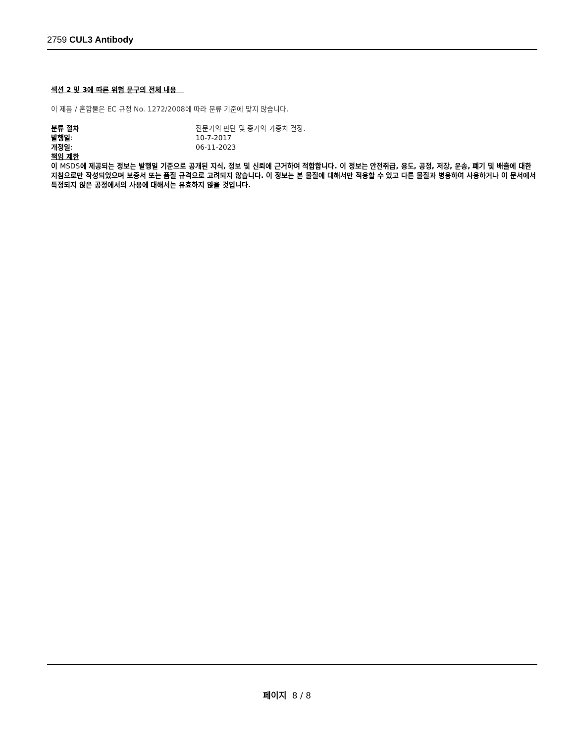2759 CUL3 Antibody
섹션 2 및 3에 따른 위험 문구의 전체 내용
이 제품 / 혼합물은 EC 규정 No. 1272/2008에 따라 분류 기준에 맞지 않습니다.
분류 절차 전문가의 판단 및 증거의 가중치 결정.
발행일: 10-7-2017
개정일: 06-11-2023
책임 제한
이 MSDS에 제공되는 정보는 발행일 기준으로 공개된 지식, 정보 및 신뢰에 근거하여 적합합니다. 이 정보는 안전취급, 용도, 공정, 저장, 운송, 폐기 및 배출에 대한 지침으로만 작성되었으며 보증서 또는 품질 규격으로 고려되지 않습니다. 이 정보는 본 물질에 대해서만 적용할 수 있고 다른 물질과 병용하여 사용하거나 이 문서에서 특정되지 않은 공정에서의 사용에 대해서는 유효하지 않을 것입니다.
페이지 8 / 8